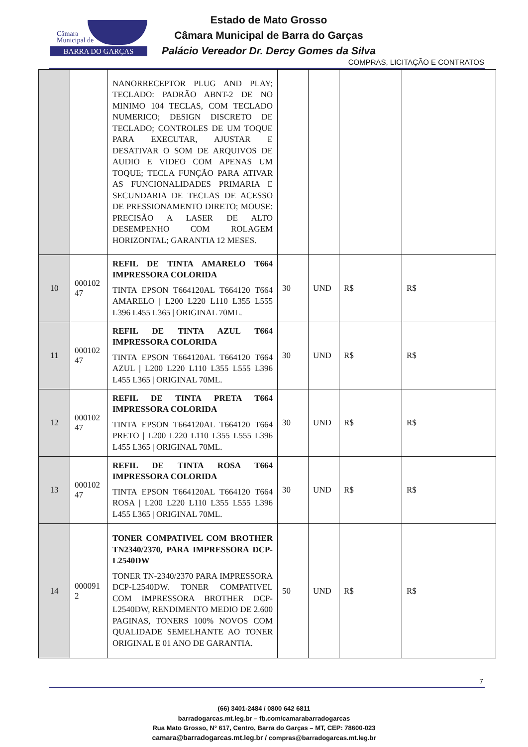Câmara
Municipal de
BARRA DO GARÇAS
Estado de Mato Grosso
Câmara Municipal de Barra do Garças
Palácio Vereador Dr. Dercy Gomes da Silva
COMPRAS, LICITAÇÃO E CONTRATOS
| | | NANORRECEPTOR PLUG AND PLAY; TECLADO: PADRÃO ABNT-2 DE NO MINIMO 104 TECLAS, COM TECLADO NUMERICO; DESIGN DISCRETO DE TECLADO; CONTROLES DE UM TOQUE PARA EXECUTAR, AJUSTAR E DESATIVAR O SOM DE ARQUIVOS DE AUDIO E VIDEO COM APENAS UM TOQUE; TECLA FUNÇÃO PARA ATIVAR AS FUNCIONALIDADES PRIMARIA E SECUNDARIA DE TECLAS DE ACESSO DE PRESSIONAMENTO DIRETO; MOUSE: PRECISÃO A LASER DE ALTO DESEMPENHO COM ROLAGEM HORIZONTAL; GARANTIA 12 MESES. | | | | |
| 10 | 000102 47 | REFIL DE TINTA AMARELO T664 IMPRESSORA COLORIDA TINTA EPSON T664120AL T664120 T664 AMARELO / L200 L220 L110 L355 L555 L396 L455 L365 / ORIGINAL 70ML. | 30 | UND | R$ | R$ |
| 11 | 000102 47 | REFIL DE TINTA AZUL T664 IMPRESSORA COLORIDA TINTA EPSON T664120AL T664120 T664 AZUL / L200 L220 L110 L355 L555 L396 L455 L365 / ORIGINAL 70ML. | 30 | UND | R$ | R$ |
| 12 | 000102 47 | REFIL DE TINTA PRETA T664 IMPRESSORA COLORIDA TINTA EPSON T664120AL T664120 T664 PRETO / L200 L220 L110 L355 L555 L396 L455 L365 / ORIGINAL 70ML. | 30 | UND | R$ | R$ |
| 13 | 000102 47 | REFIL DE TINTA ROSA T664 IMPRESSORA COLORIDA TINTA EPSON T664120AL T664120 T664 ROSA / L200 L220 L110 L355 L555 L396 L455 L365 / ORIGINAL 70ML. | 30 | UND | R$ | R$ |
| 14 | 000091 2 | TONER COMPATIVEL COM BROTHER TN2340/2370, PARA IMPRESSORA DCP-L2540DW TONER TN-2340/2370 PARA IMPRESSORA DCP-L2540DW. TONER COMPATIVEL COM IMPRESSORA BROTHER DCP-L2540DW, RENDIMENTO MEDIO DE 2.600 PAGINAS, TONERS 100% NOVOS COM QUALIDADE SEMELHANTE AO TONER ORIGINAL E 01 ANO DE GARANTIA. | 50 | UND | R$ | R$ |
7
(66) 3401-2484 / 0800 642 6811
barradogarcas.mt.leg.br – fb.com/camarabarradogarcas
Rua Mato Grosso, N° 617, Centro, Barra do Garças – MT, CEP: 78600-023
camara@barradogarcas.mt.leg.br / compras@barradogarcas.mt.leg.br